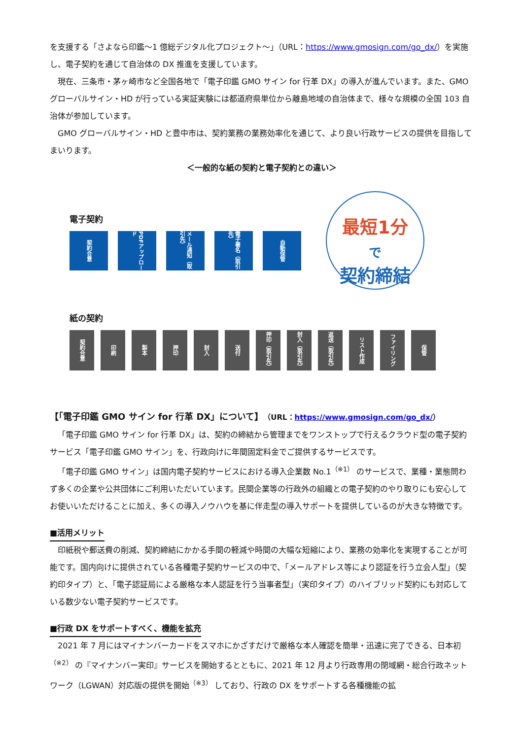を支援する「さよなら印鑑〜1 億総デジタル化プロジェクト〜」（URL：https://www.gmosign.com/go_dx/）を実施し、電子契約を通じて自治体の DX 推進を支援しています。
現在、三条市・茅ヶ崎市など全国各地で「電子印鑑 GMO サイン for 行革 DX」の導入が進んでいます。また、GMO グローバルサイン・HD が行っている実証実験には都道府県単位から離島地域の自治体まで、様々な規模の全国 103 自治体が参加しています。
GMO グローバルサイン・HD と豊中市は、契約業務の業務効率化を通じて、より良い行政サービスの提供を目指してまいります。
＜一般的な紙の契約と電子契約との違い＞
電子契約
契約合意
PDFアップロード
メール通知（取引先）
電子署名（取引先）
自動保管
最短1分
で
契約締結
紙の契約
契約合意
印刷
製本
押印
封入
送付
押印（取引先）
封入（取引先）
返送（取引先）
リスト作成
ファイリング
保管
【「電子印鑑 GMO サイン for 行革 DX」について】（URL：https://www.gmosign.com/go_dx/）
「電子印鑑 GMO サイン for 行革 DX」は、契約の締結から管理までをワンストップで行えるクラウド型の電子契約サービス「電子印鑑 GMO サイン」を、行政向けに年間固定料金でご提供するサービスです。
「電子印鑑 GMO サイン」は国内電子契約サービスにおける導入企業数 No.1<sup>（※1）</sup> のサービスで、業種・業態問わず多くの企業や公共団体にご利用いただいています。民間企業等の行政外の組織との電子契約のやり取りにも安心してお使いいただけることに加え、多くの導入ノウハウを基に伴走型の導入サポートを提供しているのが大きな特徴です。
■活用メリット
印紙税や郵送費の削減、契約締結にかかる手間の軽減や時間の大幅な短縮により、業務の効率化を実現することが可能です。国内向けに提供されている各種電子契約サービスの中で、「メールアドレス等により認証を行う立会人型」（契約印タイプ）と、「電子認証局による厳格な本人認証を行う当事者型」（実印タイプ）のハイブリッド契約にも対応している数少ない電子契約サービスです。
■行政 DX をサポートすべく、機能を拡充
2021 年 7 月にはマイナンバーカードをスマホにかざすだけで厳格な本人確認を簡単・迅速に完了できる、日本初<sup>（※2）</sup> の『マイナンバー実印』サービスを開始するとともに、2021 年 12 月より行政専用の閉域網・総合行政ネットワーク（LGWAN）対応版の提供を開始<sup>（※3）</sup> しており、行政の DX をサポートする各種機能の拡